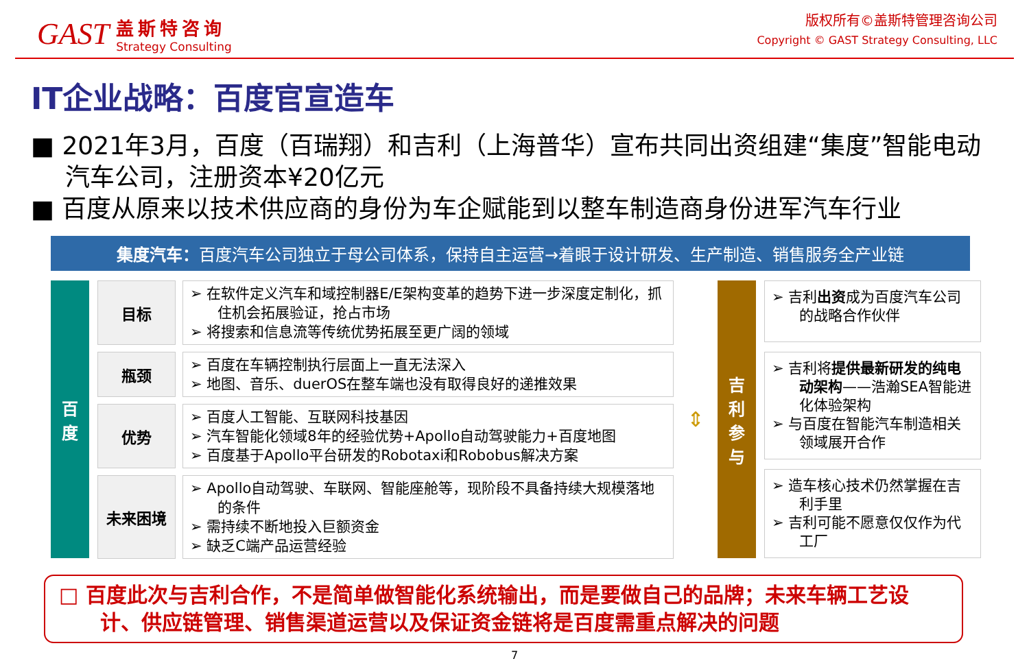GAST
盖斯特咨询
Strategy Consulting
版权所有©盖斯特管理咨询公司
Copyright © GAST Strategy Consulting, LLC
IT企业战略：百度官宣造车
■ 2021年3月，百度（百瑞翔）和吉利（上海普华）宣布共同出资组建“集度”智能电动汽车公司，注册资本¥20亿元
■ 百度从原来以技术供应商的身份为车企赋能到以整车制造商身份进军汽车行业
集度汽车：百度汽车公司独立于母公司体系，保持自主运营→着眼于设计研发、生产制造、销售服务全产业链
百
度
目标
➢ 在软件定义汽车和域控制器E/E架构变革的趋势下进一步深度定制化，抓住机会拓展验证，抢占市场
➢ 将搜索和信息流等传统优势拓展至更广阔的领域
瓶颈
➢ 百度在车辆控制执行层面上一直无法深入
➢ 地图、音乐、duerOS在整车端也没有取得良好的递推效果
优势
➢ 百度人工智能、互联网科技基因
➢ 汽车智能化领域8年的经验优势+Apollo自动驾驶能力+百度地图
➢ 百度基于Apollo平台研发的Robotaxi和Robobus解决方案
未来困境
➢ Apollo自动驾驶、车联网、智能座舱等，现阶段不具备持续大规模落地的条件
➢ 需持续不断地投入巨额资金
➢ 缺乏C端产品运营经验
⇕
吉
利
参
与
➢ 吉利出资成为百度汽车公司的战略合作伙伴
➢ 吉利将提供最新研发的纯电动架构——浩瀚SEA智能进化体验架构
➢ 与百度在智能汽车制造相关领域展开合作
➢ 造车核心技术仍然掌握在吉利手里
➢ 吉利可能不愿意仅仅作为代工厂
□ 百度此次与吉利合作，不是简单做智能化系统输出，而是要做自己的品牌；未来车辆工艺设计、供应链管理、销售渠道运营以及保证资金链将是百度需重点解决的问题
7